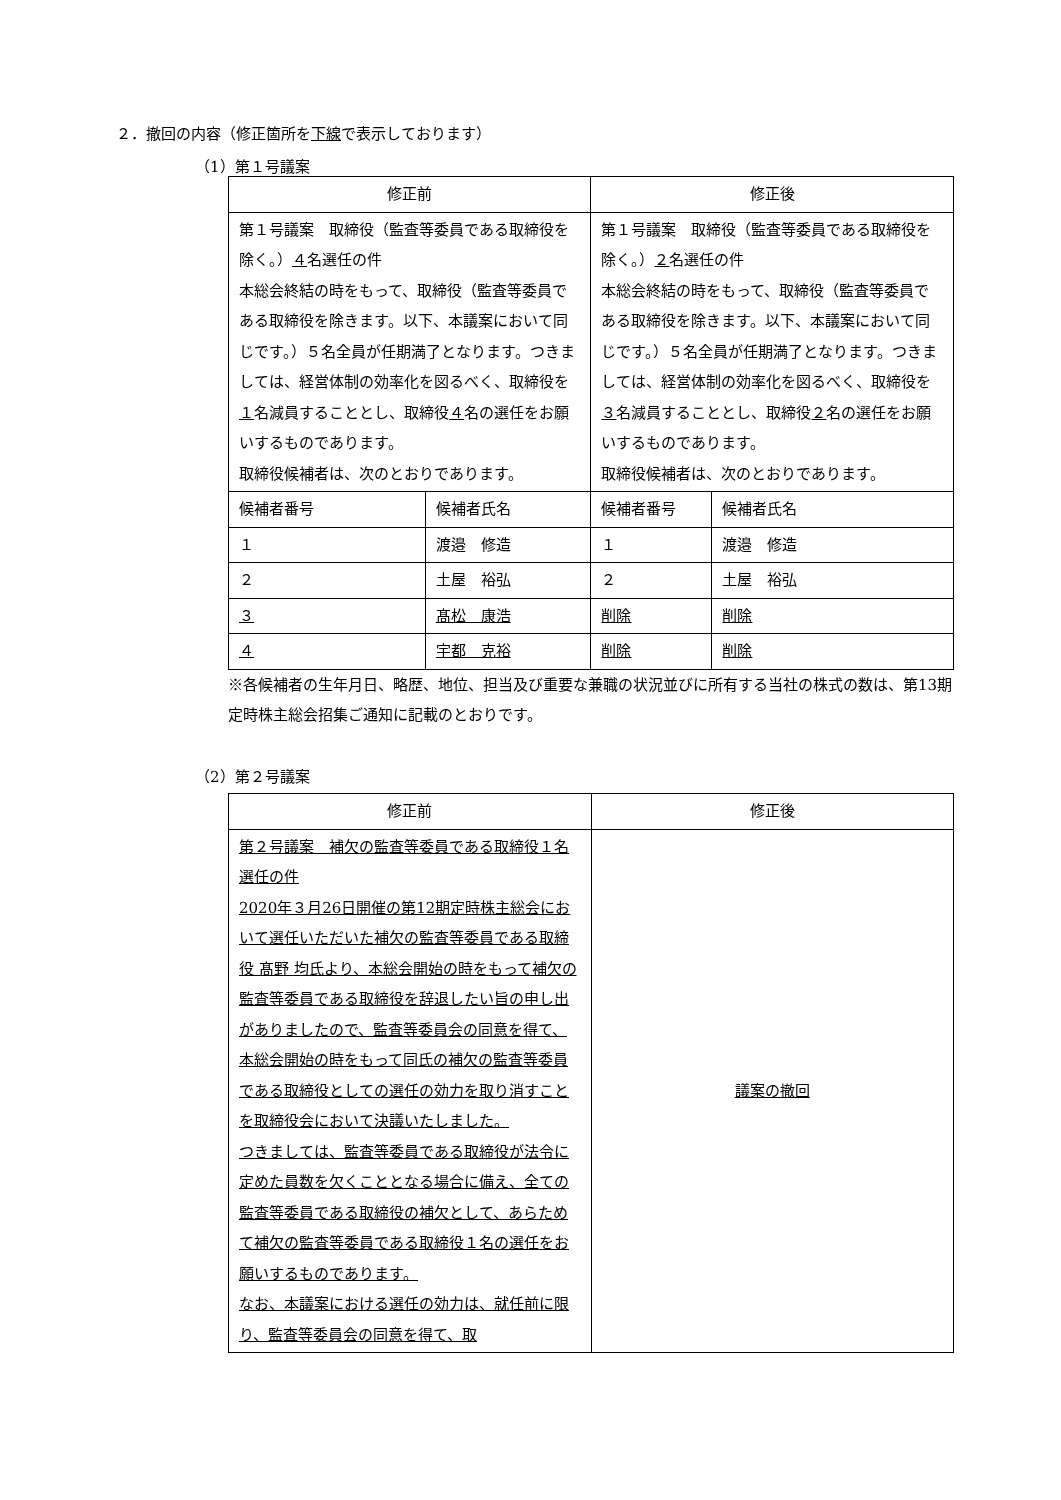２．撤回の内容（修正箇所を下線で表示しております）
（1）第１号議案
| 修正前 | | 修正後 | |
| --- | --- | --- | --- |
| 第１号議案 取締役（監査等委員である取締役を除く。） ４ 名選任の件 本総会終結の時をもって、取締役（監査等委員である取締役を除きます。以下、本議案において同じです。）５名全員が任期満了となります。つきましては、経営体制の効率化を図るべく、取締役を １ 名減員することとし、取締役 ４ 名の選任をお願いするものであります。 取締役候補者は、次のとおりであります。 | | 第１号議案 取締役（監査等委員である取締役を除く。） ２ 名選任の件 本総会終結の時をもって、取締役（監査等委員である取締役を除きます。以下、本議案において同じです。）５名全員が任期満了となります。つきましては、経営体制の効率化を図るべく、取締役を ３ 名減員することとし、取締役 ２ 名の選任をお願いするものであります。 取締役候補者は、次のとおりであります。 | |
| 候補者番号 | 候補者氏名 | 候補者番号 | 候補者氏名 |
| １ | 渡邉 修造 | １ | 渡邉 修造 |
| ２ | 土屋 裕弘 | ２ | 土屋 裕弘 |
| ３ | 髙松 康浩 | 削除 | 削除 |
| ４ | 宇都 克裕 | 削除 | 削除 |
※各候補者の生年月日、略歴、地位、担当及び重要な兼職の状況並びに所有する当社の株式の数は、第13期定時株主総会招集ご通知に記載のとおりです。
（2）第２号議案
| 修正前 | 修正後 |
| --- | --- |
| 第２号議案 補欠の監査等委員である取締役１名選任の件 2020年３月26日開催の第12期定時株主総会において選任いただいた補欠の監査等委員である取締役 髙野 均氏より、本総会開始の時をもって補欠の監査等委員である取締役を辞退したい旨の申し出がありましたので、監査等委員会の同意を得て、本総会開始の時をもって同氏の補欠の監査等委員である取締役としての選任の効力を取り消すことを取締役会において決議いたしました。 つきましては、監査等委員である取締役が法令に定めた員数を欠くこととなる場合に備え、全ての監査等委員である取締役の補欠として、あらためて補欠の監査等委員である取締役１名の選任をお願いするものであります。 なお、本議案における選任の効力は、就任前に限り、監査等委員会の同意を得て、取 | 議案の撤回 |